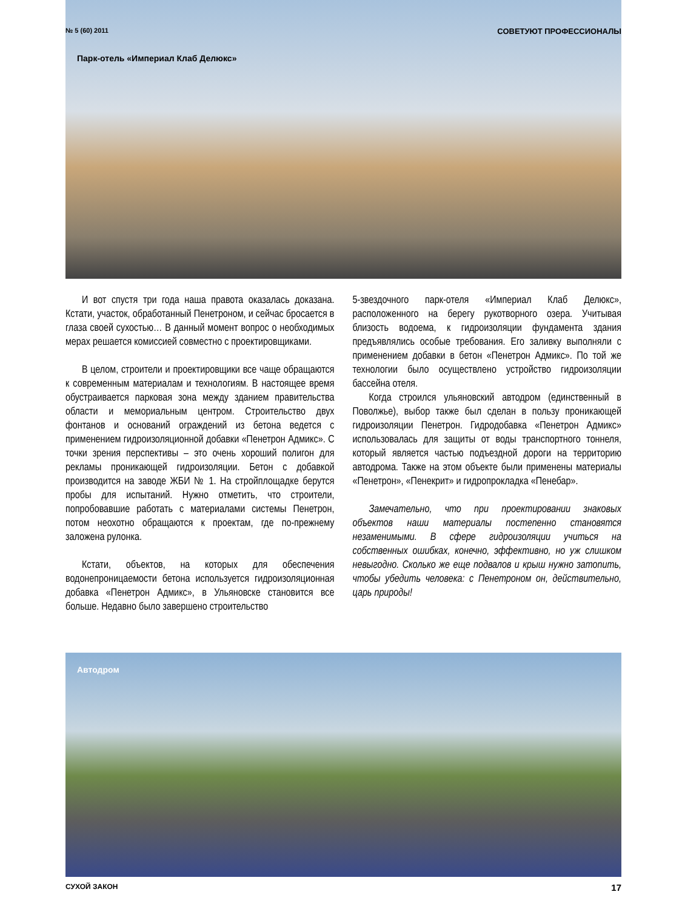№ 5 (60) 2011 СОВЕТУЮТ ПРОФЕССИОНАЛЫ
Парк-отель «Империал Клаб Делюкс»
И вот спустя три года наша правота оказалась доказана. Кстати, участок, обработанный Пенетроном, и сейчас бросается в глаза своей сухостью… В данный момент вопрос о необходимых мерах решается комиссией совместно с проектировщиками.
В целом, строители и проектировщики все чаще обращаются к современным материалам и технологиям. В настоящее время обустраивается парковая зона между зданием правительства области и мемориальным центром. Строительство двух фонтанов и оснований ограждений из бетона ведется с применением гидроизоляционной добавки «Пенетрон Адмикс». С точки зрения перспективы – это очень хороший полигон для рекламы проникающей гидроизоляции. Бетон с добавкой производится на заводе ЖБИ № 1. На стройплощадке берутся пробы для испытаний. Нужно отметить, что строители, попробовавшие работать с материалами системы Пенетрон, потом неохотно обращаются к проектам, где по-прежнему заложена рулонка.
Кстати, объектов, на которых для обеспечения водонепроницаемости бетона используется гидроизоляционная добавка «Пенетрон Адмикс», в Ульяновске становится все больше. Недавно было завершено строительство
5-звездочного парк-отеля «Империал Клаб Делюкс», расположенного на берегу рукотворного озера. Учитывая близость водоема, к гидроизоляции фундамента здания предъявлялись особые требования. Его заливку выполняли с применением добавки в бетон «Пенетрон Адмикс». По той же технологии было осуществлено устройство гидроизоляции бассейна отеля.
Когда строился ульяновский автодром (единственный в Поволжье), выбор также был сделан в пользу проникающей гидроизоляции Пенетрон. Гидродобавка «Пенетрон Адмикс» использовалась для защиты от воды транспортного тоннеля, который является частью подъездной дороги на территорию автодрома. Также на этом объекте были применены материалы «Пенетрон», «Пенекрит» и гидропрокладка «Пенебар».
Замечательно, что при проектировании знаковых объектов наши материалы постепенно становятся незаменимыми. В сфере гидроизоляции учиться на собственных ошибках, конечно, эффективно, но уж слишком невыгодно. Сколько же еще подвалов и крыш нужно затопить, чтобы убедить человека: с Пенетроном он, действительно, царь природы!
Автодром
СУХОЙ ЗАКОН 17